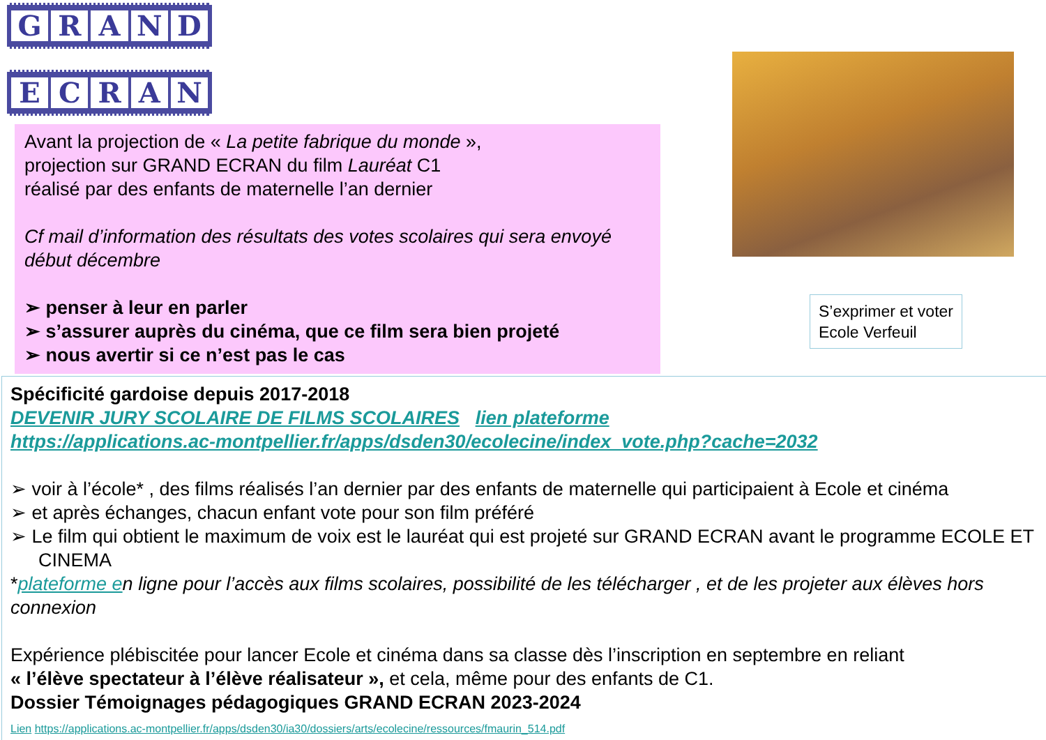GRAND
ECRAN
Avant la projection de « La petite fabrique du monde »,
projection sur GRAND ECRAN du film Lauréat C1
réalisé par des enfants de maternelle l’an dernier
Cf mail d’information des résultats des votes scolaires qui sera envoyé début décembre
➢ penser à leur en parler
➢ s’assurer auprès du cinéma, que ce film sera bien projeté
➢ nous avertir si ce n’est pas le cas
S’exprimer et voter
Ecole Verfeuil
Spécificité gardoise depuis 2017-2018
DEVENIR JURY SCOLAIRE DE FILMS SCOLAIRES lien plateforme
https://applications.ac-montpellier.fr/apps/dsden30/ecolecine/index_vote.php?cache=2032
➢ voir à l’école* , des films réalisés l’an dernier par des enfants de maternelle qui participaient à Ecole et cinéma
➢ et après échanges, chacun enfant vote pour son film préféré
➢ Le film qui obtient le maximum de voix est le lauréat qui est projeté sur GRAND ECRAN avant le programme ECOLE ET CINEMA
*plateforme en ligne pour l’accès aux films scolaires, possibilité de les télécharger , et de les projeter aux élèves hors connexion
Expérience plébiscitée pour lancer Ecole et cinéma dans sa classe dès l’inscription en septembre en reliant
« l’élève spectateur à l’élève réalisateur », et cela, même pour des enfants de C1.
Dossier Témoignages pédagogiques GRAND ECRAN 2023-2024
Lien https://applications.ac-montpellier.fr/apps/dsden30/ia30/dossiers/arts/ecolecine/ressources/fmaurin_514.pdf